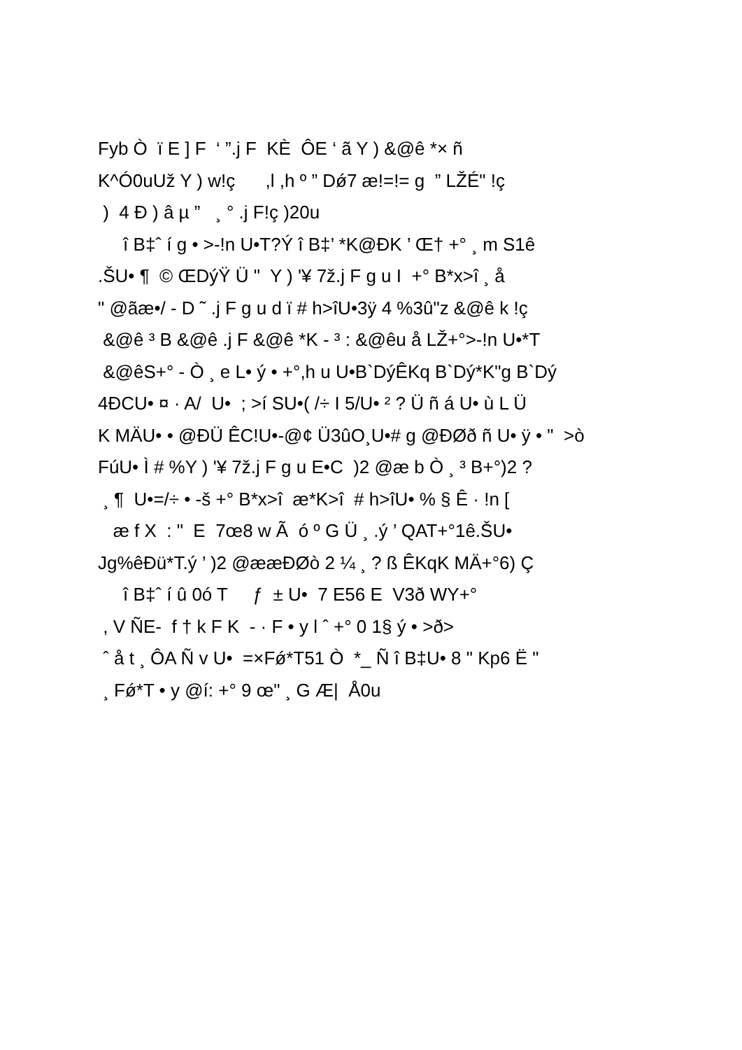Fyb Ò ï E ] F ‘ ”.j F KÈ ÔE ‘ ã Y ) &@ê *× ñ
K^Ó0uUž Y ) w!ç ,l ,h º ” Dǿ7 æ!=!= g ” LŽÉ" !ç
) 4 Ð ) â µ ” ¸ ° .j F!ç )20u
î B‡ˆ í g • >-!n U•T?Ý î B‡’ *K@ÐK ’ Œ† +° ¸ m S1ê
.ŠU• ¶ © ŒDýŸ Ü " Y ) '¥ 7ž.j F g u I +° B*x>î ¸ å
" @ãæ•/ - D ˜ .j F g u d ï # h>îU•3ÿ 4 %3û"z &@ê k !ç
&@ê ³ B &@ê .j F &@ê *K - ³ : &@êu å LŽ+°>-!n U•*T
&@êS+° - Ò ¸ e L• ý • +°,h u U•B`DýÊKq B`Dý*K"g B`Dý
4ÐCU• ¤ · A/ U• ; >í SU•( /÷ I 5/U• ² ? Ü ñ á U• ù L Ü
K MÄU• • @ÐÜ ÊC!U•-@¢ Ü3ûO¸U•# g @ÐØð ñ U• ÿ • " >ò
FúU• Ì # %Y ) '¥ 7ž.j F g u E•C )2 @æ b Ò ¸ ³ B+°)2 ?
¸ ¶ U•=/÷ • -š +° B*x>î æ*K>î # h>îU• % § Ê · !n [
æ f X : " E 7œ8 w Ã ó º G Ü ¸ .ý ’ QAT+°1ê.ŠU•
Jg%êÐü*T.ý ’ )2 @ææÐØò 2 ¼ ¸ ? ß ÊKqK MÄ+°6) Ç
î B‡ˆ í û 0ó T ƒ ± U• 7 E56 E V3ð WY+°
, V ÑE- f † k F K - · F • y l ˆ +° 0 1§ ý • >ð>
ˆ å t ¸ ÔA Ñ v U• =×Fǿ*T51 Ò *_ Ñ î B‡U• 8 " Kp6 Ë "
¸ Fǿ*T • y @í: +° 9 œ" ¸ G Æ| Å0u